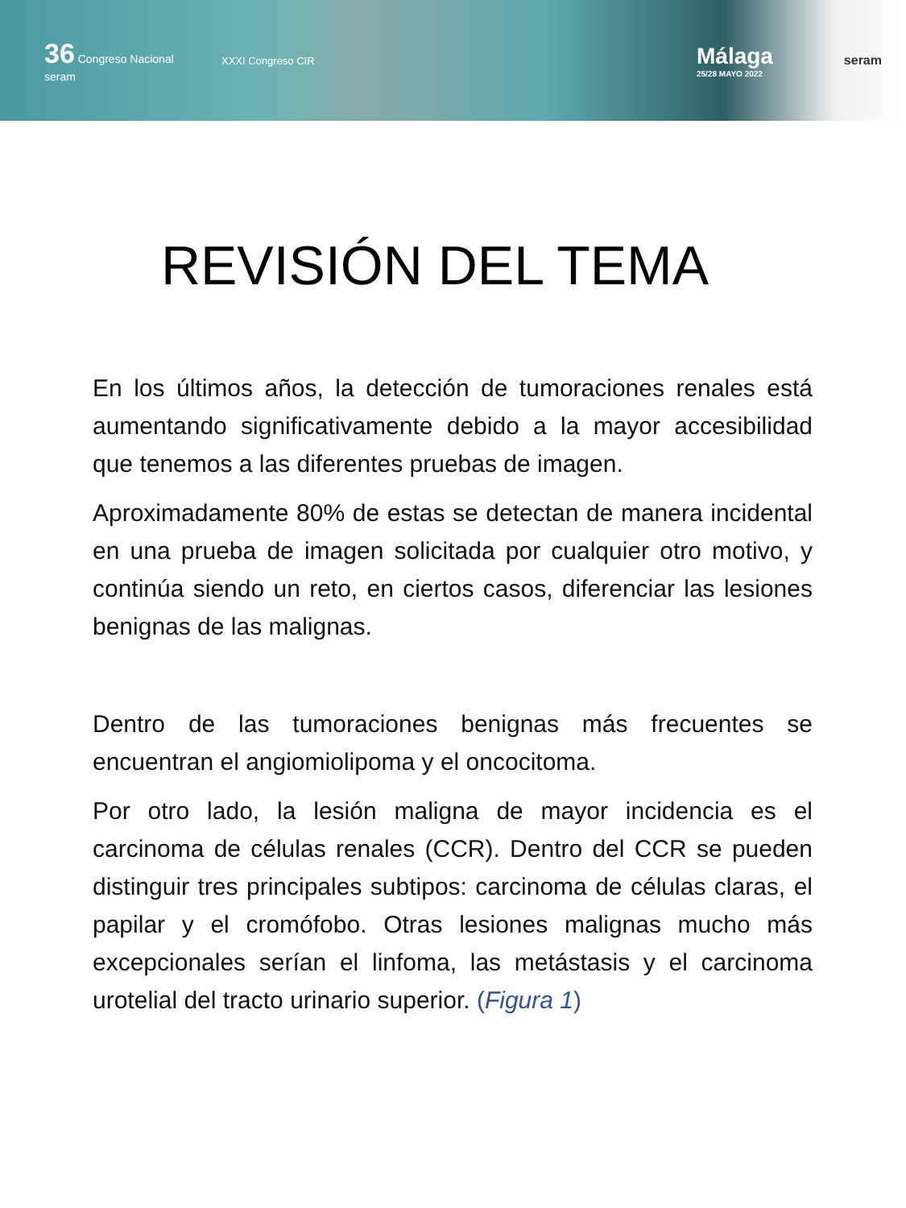36 Congreso Nacional
seram
XXXI Congreso CIR
Málaga
25/28 MAYO 2022
seram
REVISIÓN DEL TEMA
En los últimos años, la detección de tumoraciones renales está aumentando significativamente debido a la mayor accesibilidad que tenemos a las diferentes pruebas de imagen.
Aproximadamente 80% de estas se detectan de manera incidental en una prueba de imagen solicitada por cualquier otro motivo, y continúa siendo un reto, en ciertos casos, diferenciar las lesiones benignas de las malignas.
Dentro de las tumoraciones benignas más frecuentes se encuentran el angiomiolipoma y el oncocitoma.
Por otro lado, la lesión maligna de mayor incidencia es el carcinoma de células renales (CCR). Dentro del CCR se pueden distinguir tres principales subtipos: carcinoma de células claras, el papilar y el cromófobo. Otras lesiones malignas mucho más excepcionales serían el linfoma, las metástasis y el carcinoma urotelial del tracto urinario superior. (Figura 1)